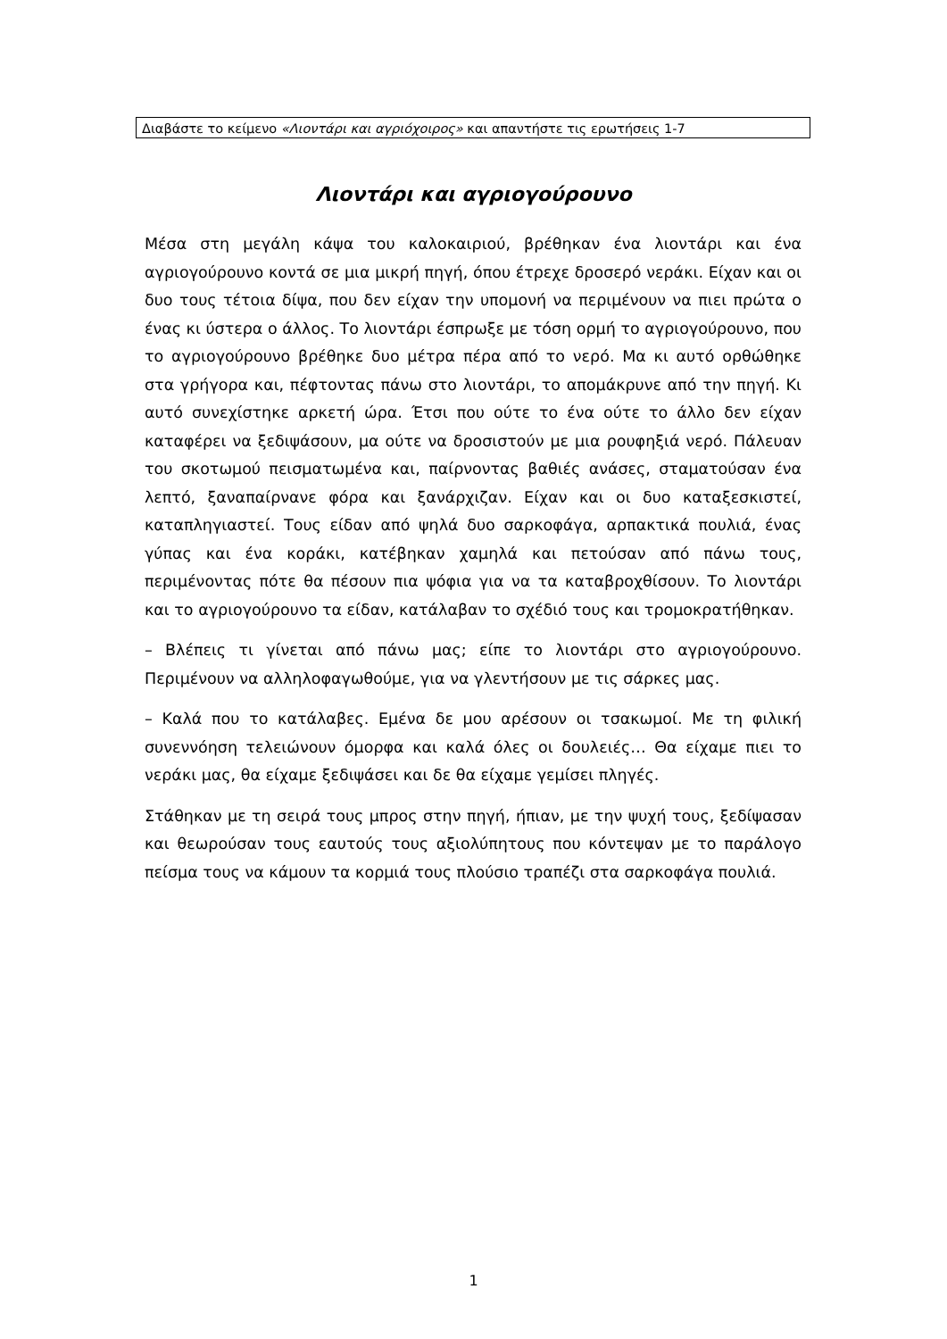Διαβάστε το κείμενο «Λιοντάρι και αγριόχοιρος» και απαντήστε τις ερωτήσεις 1-7
Λιοντάρι και αγριογούρουνο
Μέσα στη μεγάλη κάψα του καλοκαιριού, βρέθηκαν ένα λιοντάρι και ένα αγριογούρουνο κοντά σε μια μικρή πηγή, όπου έτρεχε δροσερό νεράκι. Είχαν και οι δυο τους τέτοια δίψα, που δεν είχαν την υπομονή να περιμένουν να πιει πρώτα ο ένας κι ύστερα ο άλλος. Το λιοντάρι έσπρωξε με τόση ορμή το αγριογούρουνο, που το αγριογούρουνο βρέθηκε δυο μέτρα πέρα από το νερό. Μα κι αυτό ορθώθηκε στα γρήγορα και, πέφτοντας πάνω στο λιοντάρι, το απομάκρυνε από την πηγή. Κι αυτό συνεχίστηκε αρκετή ώρα. Έτσι που ούτε το ένα ούτε το άλλο δεν είχαν καταφέρει να ξεδιψάσουν, μα ούτε να δροσιστούν με μια ρουφηξιά νερό. Πάλευαν του σκοτωμού πεισματωμένα και, παίρνοντας βαθιές ανάσες, σταματούσαν ένα λεπτό, ξαναπαίρνανε φόρα και ξανάρχιζαν. Είχαν και οι δυο καταξεσκιστεί, καταπληγιαστεί. Τους είδαν από ψηλά δυο σαρκοφάγα, αρπακτικά πουλιά, ένας γύπας και ένα κοράκι, κατέβηκαν χαμηλά και πετούσαν από πάνω τους, περιμένοντας πότε θα πέσουν πια ψόφια για να τα καταβροχθίσουν. Το λιοντάρι και το αγριογούρουνο τα είδαν, κατάλαβαν το σχέδιό τους και τρομοκρατήθηκαν.
– Βλέπεις τι γίνεται από πάνω μας; είπε το λιοντάρι στο αγριογούρουνο. Περιμένουν να αλληλοφαγωθούμε, για να γλεντήσουν με τις σάρκες μας.
– Καλά που το κατάλαβες. Εμένα δε μου αρέσουν οι τσακωμοί. Με τη φιλική συνεννόηση τελειώνουν όμορφα και καλά όλες οι δουλειές… Θα είχαμε πιει το νεράκι μας, θα είχαμε ξεδιψάσει και δε θα είχαμε γεμίσει πληγές.
Στάθηκαν με τη σειρά τους μπρος στην πηγή, ήπιαν, με την ψυχή τους, ξεδίψασαν και θεωρούσαν τους εαυτούς τους αξιολύπητους που κόντεψαν με το παράλογο πείσμα τους να κάμουν τα κορμιά τους πλούσιο τραπέζι στα σαρκοφάγα πουλιά.
1